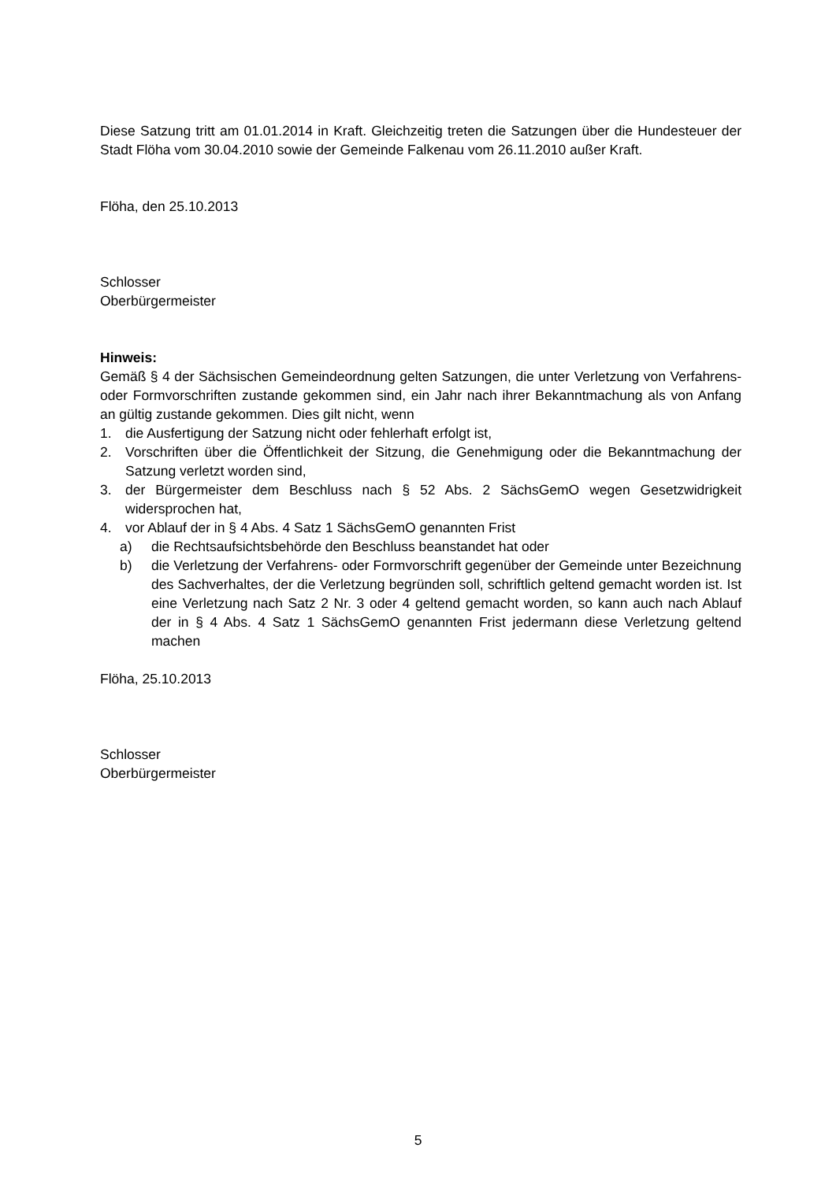Diese Satzung tritt am 01.01.2014 in Kraft. Gleichzeitig treten die Satzungen über die Hundesteuer der Stadt Flöha vom 30.04.2010 sowie der Gemeinde Falkenau vom 26.11.2010 außer Kraft.
Flöha, den 25.10.2013
Schlosser
Oberbürgermeister
Hinweis:
Gemäß § 4 der Sächsischen Gemeindeordnung gelten Satzungen, die unter Verletzung von Verfahrens- oder Formvorschriften zustande gekommen sind, ein Jahr nach ihrer Bekanntmachung als von Anfang an gültig zustande gekommen. Dies gilt nicht, wenn
1. die Ausfertigung der Satzung nicht oder fehlerhaft erfolgt ist,
2. Vorschriften über die Öffentlichkeit der Sitzung, die Genehmigung oder die Bekanntmachung der Satzung verletzt worden sind,
3. der Bürgermeister dem Beschluss nach § 52 Abs. 2 SächsGemO wegen Gesetzwidrigkeit widersprochen hat,
4. vor Ablauf der in § 4 Abs. 4 Satz 1 SächsGemO genannten Frist
a) die Rechtsaufsichtsbehörde den Beschluss beanstandet hat oder
b) die Verletzung der Verfahrens- oder Formvorschrift gegenüber der Gemeinde unter Bezeichnung des Sachverhaltes, der die Verletzung begründen soll, schriftlich geltend gemacht worden ist. Ist eine Verletzung nach Satz 2 Nr. 3 oder 4 geltend gemacht worden, so kann auch nach Ablauf der in § 4 Abs. 4 Satz 1 SächsGemO genannten Frist jedermann diese Verletzung geltend machen
Flöha, 25.10.2013
Schlosser
Oberbürgermeister
5